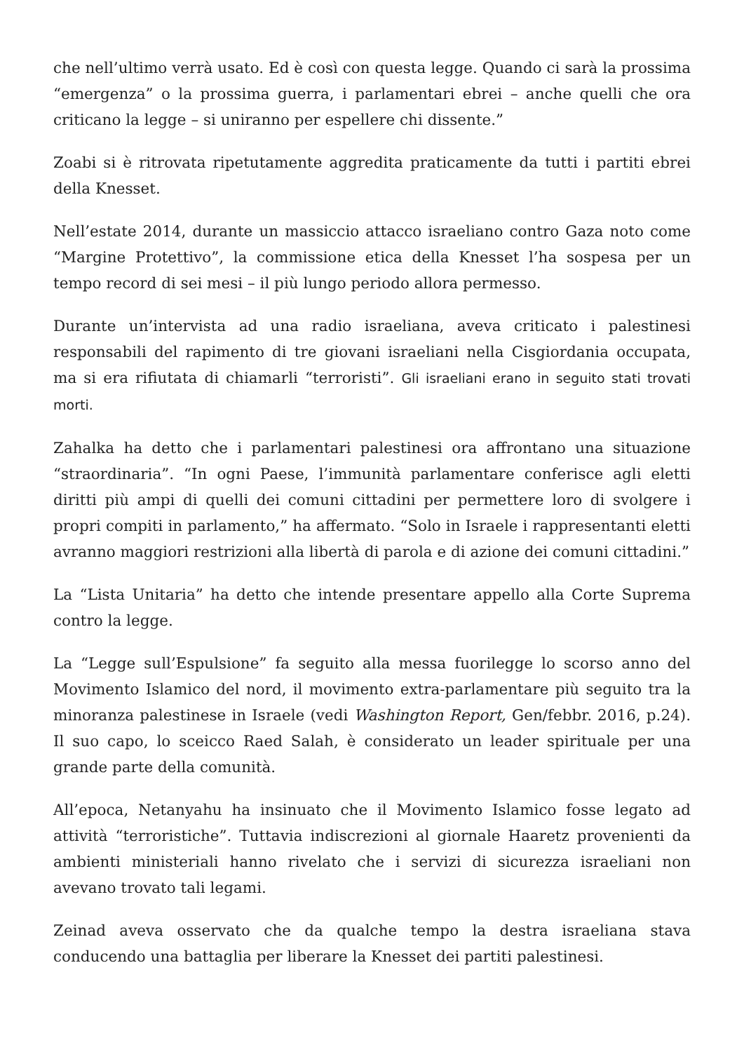che nell’ultimo verrà usato. Ed è così con questa legge. Quando ci sarà la prossima “emergenza” o la prossima guerra, i parlamentari ebrei – anche quelli che ora criticano la legge – si uniranno per espellere chi dissente.”
Zoabi si è ritrovata ripetutamente aggredita praticamente da tutti i partiti ebrei della Knesset.
Nell’estate 2014, durante un massiccio attacco israeliano contro Gaza noto come “Margine Protettivo”, la commissione etica della Knesset l’ha sospesa per un tempo record di sei mesi – il più lungo periodo allora permesso.
Durante un’intervista ad una radio israeliana, aveva criticato i palestinesi responsabili del rapimento di tre giovani israeliani nella Cisgiordania occupata, ma si era rifiutata di chiamarli “terroristi”. Gli israeliani erano in seguito stati trovati morti.
Zahalka ha detto che i parlamentari palestinesi ora affrontano una situazione “straordinaria”. “In ogni Paese, l’immunità parlamentare conferisce agli eletti diritti più ampi di quelli dei comuni cittadini per permettere loro di svolgere i propri compiti in parlamento,” ha affermato. “Solo in Israele i rappresentanti eletti avranno maggiori restrizioni alla libertà di parola e di azione dei comuni cittadini.”
La “Lista Unitaria” ha detto che intende presentare appello alla Corte Suprema contro la legge.
La “Legge sull’Espulsione” fa seguito alla messa fuorilegge lo scorso anno del Movimento Islamico del nord, il movimento extra-parlamentare più seguito tra la minoranza palestinese in Israele (vedi Washington Report, Gen/febbr. 2016, p.24). Il suo capo, lo sceicco Raed Salah, è considerato un leader spirituale per una grande parte della comunità.
All’epoca, Netanyahu ha insinuato che il Movimento Islamico fosse legato ad attività “terroristiche”. Tuttavia indiscrezioni al giornale Haaretz provenienti da ambienti ministeriali hanno rivelato che i servizi di sicurezza israeliani non avevano trovato tali legami.
Zeinad aveva osservato che da qualche tempo la destra israeliana stava conducendo una battaglia per liberare la Knesset dei partiti palestinesi.